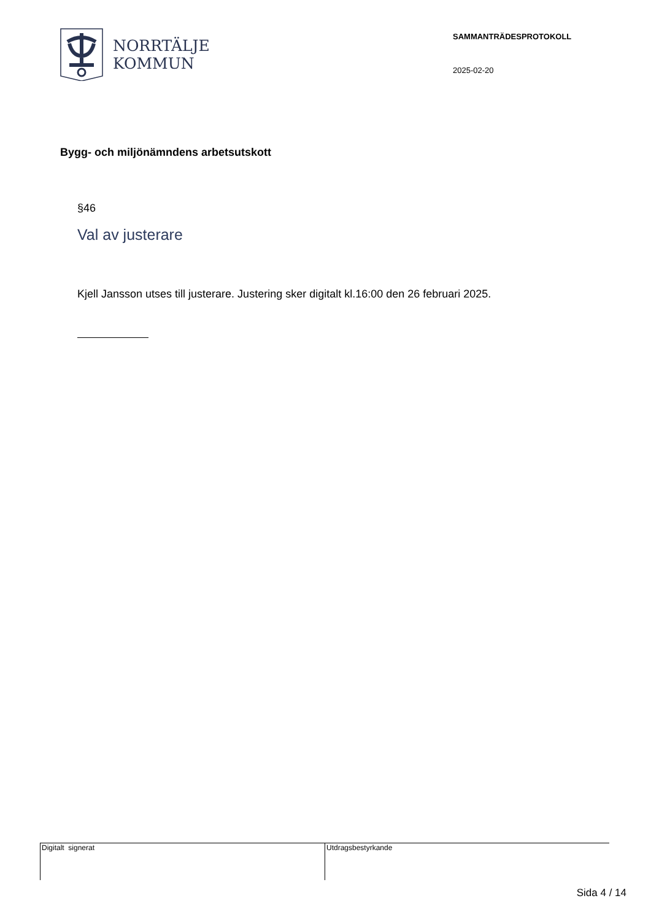NORRTÄLJE
KOMMUN
SAMMANTRÄDESPROTOKOLL
2025-02-20
Bygg- och miljönämndens arbetsutskott
§46
Val av justerare
Kjell Jansson utses till justerare. Justering sker digitalt kl.16:00 den 26 februari 2025.
Digitalt signerat Utdragsbestyrkande
Sida 4 / 14